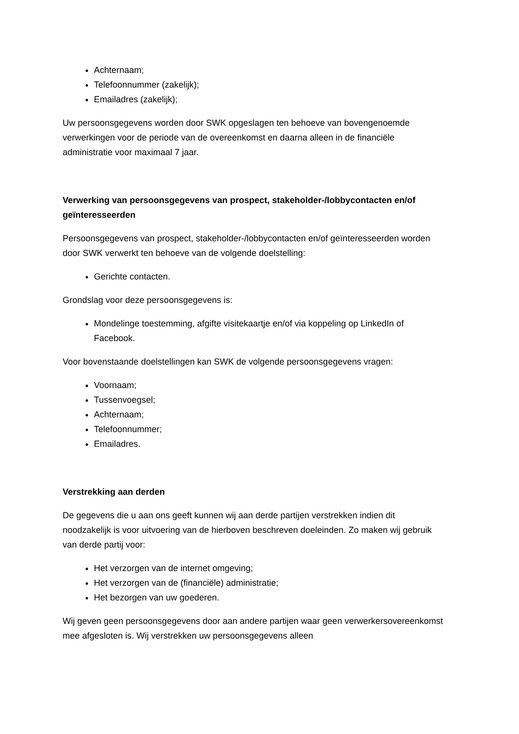Achternaam;
Telefoonnummer (zakelijk);
Emailadres (zakelijk);
Uw persoonsgegevens worden door SWK opgeslagen ten behoeve van bovengenoemde verwerkingen voor de periode van de overeenkomst en daarna alleen in de financiële administratie voor maximaal 7 jaar.
Verwerking van persoonsgegevens van prospect, stakeholder-/lobbycontacten en/of geïnteresseerden
Persoonsgegevens van prospect, stakeholder-/lobbycontacten en/of geïnteresseerden worden door SWK verwerkt ten behoeve van de volgende doelstelling:
Gerichte contacten.
Grondslag voor deze persoonsgegevens is:
Mondelinge toestemming, afgifte visitekaartje en/of via koppeling op LinkedIn of Facebook.
Voor bovenstaande doelstellingen kan SWK de volgende persoonsgegevens vragen:
Voornaam;
Tussenvoegsel;
Achternaam;
Telefoonnummer;
Emailadres.
Verstrekking aan derden
De gegevens die u aan ons geeft kunnen wij aan derde partijen verstrekken indien dit noodzakelijk is voor uitvoering van de hierboven beschreven doeleinden. Zo maken wij gebruik van derde partij voor:
Het verzorgen van de internet omgeving;
Het verzorgen van de (financiële) administratie;
Het bezorgen van uw goederen.
Wij geven geen persoonsgegevens door aan andere partijen waar geen verwerkersovereenkomst mee afgesloten is. Wij verstrekken uw persoonsgegevens alleen